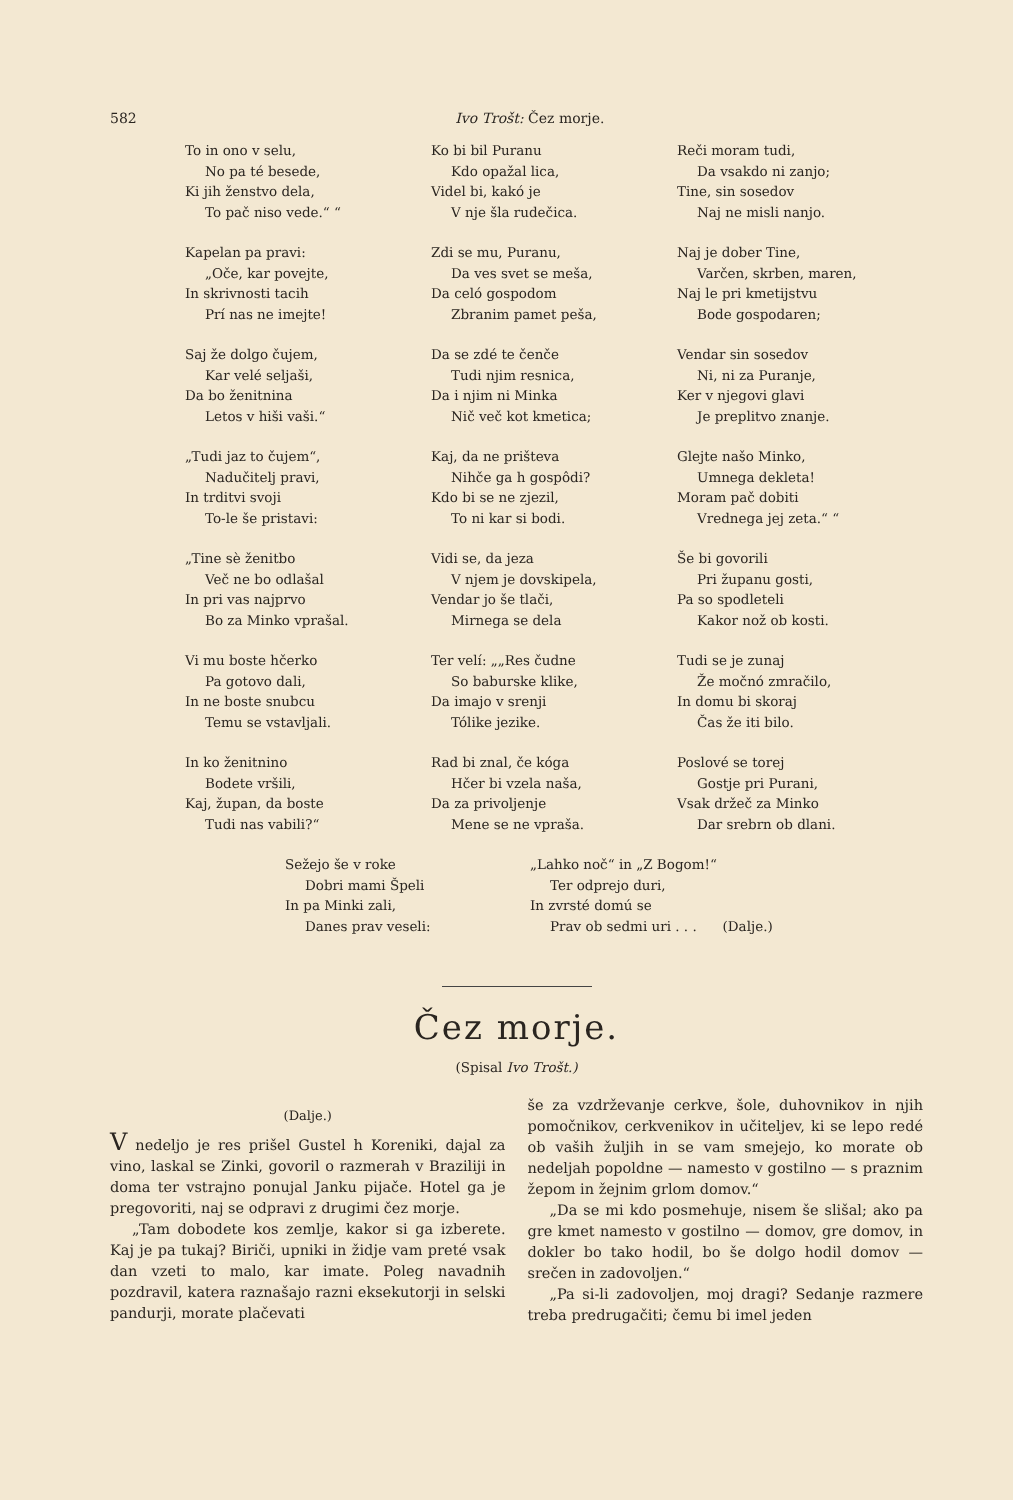582 Ivo Trošt: Čez morje.
To in ono v selu,
No pa té besede,
Ki jih ženstvo dela,
To pač niso vede.“ “
Kapelan pa pravi:
„Oče, kar povejte,
In skrivnosti tacih
Prí nas ne imejte!
Saj že dolgo čujem,
Kar velé seljaši,
Da bo ženitnina
Letos v hiši vaši.“
„Tudi jaz to čujem“,
Nadučitelj pravi,
In trditvi svoji
To-le še pristavi:
„Tine sè ženitbo
Več ne bo odlašal
In pri vas najprvo
Bo za Minko vprašal.
Vi mu boste hčerko
Pa gotovo dali,
In ne boste snubcu
Temu se vstavljali.
In ko ženitnino
Bodete vršili,
Kaj, župan, da boste
Tudi nas vabili?“
Ko bi bil Puranu
Kdo opažal lica,
Videl bi, kakó je
V nje šla rudečica.
Zdi se mu, Puranu,
Da ves svet se meša,
Da celó gospodom
Zbranim pamet peša,
Da se zdé te čenče
Tudi njim resnica,
Da i njim ni Minka
Nič več kot kmetica;
Kaj, da ne prišteva
Nihče ga h gospôdi?
Kdo bi se ne zjezil,
To ni kar si bodi.
Vidi se, da jeza
V njem je dovskipela,
Vendar jo še tlači,
Mirnega se dela
Ter velí: „„Res čudne
So baburske klike,
Da imajo v srenji
Tólike jezike.
Rad bi znal, če kóga
Hčer bi vzela naša,
Da za privoljenje
Mene se ne vpraša.
Reči moram tudi,
Da vsakdo ni zanjo;
Tine, sin sosedov
Naj ne misli nanjo.
Naj je dober Tine,
Varčen, skrben, maren,
Naj le pri kmetijstvu
Bode gospodaren;
Vendar sin sosedov
Ni, ni za Puranje,
Ker v njegovi glavi
Je preplitvo znanje.
Glejte našo Minko,
Umnega dekleta!
Moram pač dobiti
Vrednega jej zeta.“ “
Še bi govorili
Pri županu gosti,
Pa so spodleteli
Kakor nož ob kosti.
Tudi se je zunaj
Že močnó zmračilo,
In domu bi skoraj
Čas že iti bilo.
Poslové se torej
Gostje pri Purani,
Vsak držeč za Minko
Dar srebrn ob dlani.
Sežejo še v roke
Dobri mami Špeli
In pa Minki zali,
Danes prav veseli:
„Lahko noč“ in „Z Bogom!“
Ter odprejo duri,
In zvrsté domú se
Prav ob sedmi uri . . . (Dalje.)
Čez morje.
(Spisal Ivo Trošt.)
(Dalje.)
V nedeljo je res prišel Gustel h Koreniki, dajal za vino, laskal se Zinki, govoril o razmerah v Braziliji in doma ter vstrajno ponujal Janku pijače. Hotel ga je pregovoriti, naj se odpravi z drugimi čez morje.
„Tam dobodete kos zemlje, kakor si ga izberete. Kaj je pa tukaj? Biriči, upniki in židje vam preté vsak dan vzeti to malo, kar imate. Poleg navadnih pozdravil, katera raznašajo razni eksekutorji in selski pandurji, morate plačevati
še za vzdrževanje cerkve, šole, duhovnikov in njih pomočnikov, cerkvenikov in učiteljev, ki se lepo redé ob vaših žuljih in se vam smejejo, ko morate ob nedeljah popoldne — namesto v gostilno — s praznim žepom in žejnim grlom domov.“
„Da se mi kdo posmehuje, nisem še slišal; ako pa gre kmet namesto v gostilno — domov, gre domov, in dokler bo tako hodil, bo še dolgo hodil domov — srečen in zadovoljen.“
„Pa si-li zadovoljen, moj dragi? Sedanje razmere treba predrugačiti; čemu bi imel jeden